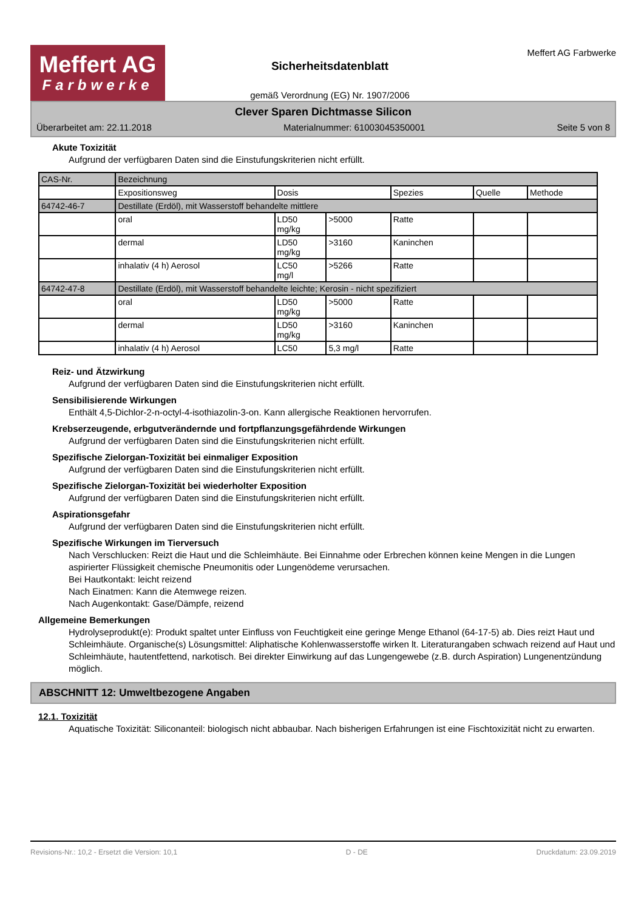Meffert AG
Farbwerke
Sicherheitsdatenblatt
gemäß Verordnung (EG) Nr. 1907/2006
Meffert AG Farbwerke
Clever Sparen Dichtmasse Silicon
Überarbeitet am: 22.11.2018 Materialnummer: 61003045350001 Seite 5 von 8
Akute Toxizität
Aufgrund der verfügbaren Daten sind die Einstufungskriterien nicht erfüllt.
| CAS-Nr. | Bezeichnung | | | | | |
| --- | --- | --- | --- | --- | --- | --- |
| | Expositionsweg | Dosis | | Spezies | Quelle | Methode |
| 64742-46-7 | Destillate (Erdöl), mit Wasserstoff behandelte mittlere | | | | | |
| | oral | LD50 mg/kg | >5000 | Ratte | | |
| | dermal | LD50 mg/kg | >3160 | Kaninchen | | |
| | inhalativ (4 h) Aerosol | LC50 mg/l | >5266 | Ratte | | |
| 64742-47-8 | Destillate (Erdöl), mit Wasserstoff behandelte leichte; Kerosin - nicht spezifiziert | | | | | |
| | oral | LD50 mg/kg | >5000 | Ratte | | |
| | dermal | LD50 mg/kg | >3160 | Kaninchen | | |
| | inhalativ (4 h) Aerosol | LC50 | 5,3 mg/l | Ratte | | |
Reiz- und Ätzwirkung
Aufgrund der verfügbaren Daten sind die Einstufungskriterien nicht erfüllt.
Sensibilisierende Wirkungen
Enthält 4,5-Dichlor-2-n-octyl-4-isothiazolin-3-on. Kann allergische Reaktionen hervorrufen.
Krebserzeugende, erbgutverändernde und fortpflanzungsgefährdende Wirkungen
Aufgrund der verfügbaren Daten sind die Einstufungskriterien nicht erfüllt.
Spezifische Zielorgan-Toxizität bei einmaliger Exposition
Aufgrund der verfügbaren Daten sind die Einstufungskriterien nicht erfüllt.
Spezifische Zielorgan-Toxizität bei wiederholter Exposition
Aufgrund der verfügbaren Daten sind die Einstufungskriterien nicht erfüllt.
Aspirationsgefahr
Aufgrund der verfügbaren Daten sind die Einstufungskriterien nicht erfüllt.
Spezifische Wirkungen im Tierversuch
Nach Verschlucken: Reizt die Haut und die Schleimhäute. Bei Einnahme oder Erbrechen können keine Mengen in die Lungen aspirierter Flüssigkeit chemische Pneumonitis oder Lungenödeme verursachen.
Bei Hautkontakt: leicht reizend
Nach Einatmen: Kann die Atemwege reizen.
Nach Augenkontakt: Gase/Dämpfe, reizend
Allgemeine Bemerkungen
Hydrolyseprodukt(e): Produkt spaltet unter Einfluss von Feuchtigkeit eine geringe Menge Ethanol (64-17-5) ab. Dies reizt Haut und Schleimhäute. Organische(s) Lösungsmittel: Aliphatische Kohlenwasserstoffe wirken lt. Literaturangaben schwach reizend auf Haut und Schleimhäute, hautentfettend, narkotisch. Bei direkter Einwirkung auf das Lungengewebe (z.B. durch Aspiration) Lungenentzündung möglich.
ABSCHNITT 12: Umweltbezogene Angaben
12.1. Toxizität
Aquatische Toxizität: Siliconanteil: biologisch nicht abbaubar. Nach bisherigen Erfahrungen ist eine Fischtoxizität nicht zu erwarten.
Revisions-Nr.: 10,2 - Ersetzt die Version: 10,1 D - DE Druckdatum: 23.09.2019